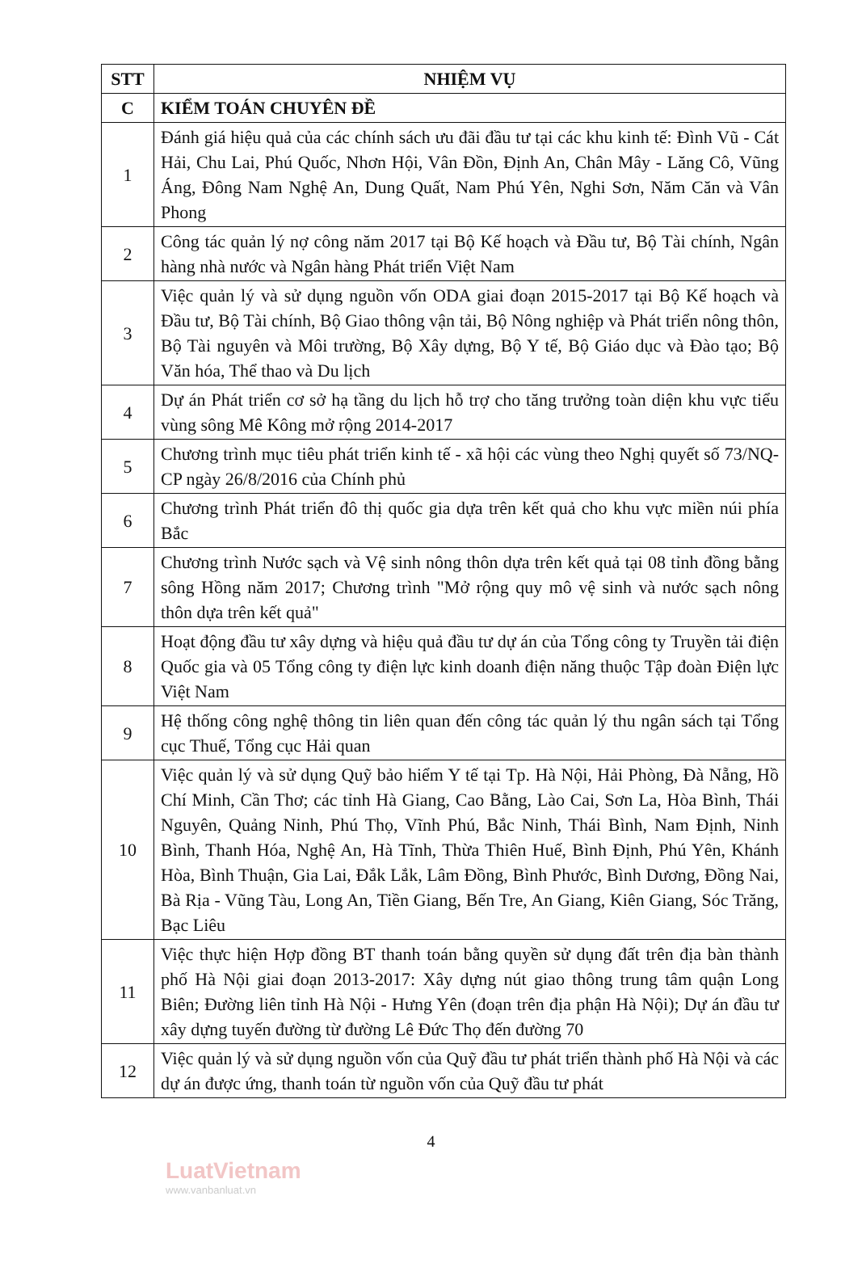| STT | NHIỆM VỤ |
| --- | --- |
| C | KIỂM TOÁN CHUYÊN ĐỀ |
| 1 | Đánh giá hiệu quả của các chính sách ưu đãi đầu tư tại các khu kinh tế: Đình Vũ - Cát Hải, Chu Lai, Phú Quốc, Nhơn Hội, Vân Đồn, Định An, Chân Mây - Lăng Cô, Vũng Áng, Đông Nam Nghệ An, Dung Quất, Nam Phú Yên, Nghi Sơn, Năm Căn và Vân Phong |
| 2 | Công tác quản lý nợ công năm 2017 tại Bộ Kế hoạch và Đầu tư, Bộ Tài chính, Ngân hàng nhà nước và Ngân hàng Phát triển Việt Nam |
| 3 | Việc quản lý và sử dụng nguồn vốn ODA giai đoạn 2015-2017 tại Bộ Kế hoạch và Đầu tư, Bộ Tài chính, Bộ Giao thông vận tải, Bộ Nông nghiệp và Phát triển nông thôn, Bộ Tài nguyên và Môi trường, Bộ Xây dựng, Bộ Y tế, Bộ Giáo dục và Đào tạo; Bộ Văn hóa, Thể thao và Du lịch |
| 4 | Dự án Phát triển cơ sở hạ tầng du lịch hỗ trợ cho tăng trưởng toàn diện khu vực tiểu vùng sông Mê Kông mở rộng 2014-2017 |
| 5 | Chương trình mục tiêu phát triển kinh tế - xã hội các vùng theo Nghị quyết số 73/NQ-CP ngày 26/8/2016 của Chính phủ |
| 6 | Chương trình Phát triển đô thị quốc gia dựa trên kết quả cho khu vực miền núi phía Bắc |
| 7 | Chương trình Nước sạch và Vệ sinh nông thôn dựa trên kết quả tại 08 tỉnh đồng bằng sông Hồng năm 2017; Chương trình "Mở rộng quy mô vệ sinh và nước sạch nông thôn dựa trên kết quả" |
| 8 | Hoạt động đầu tư xây dựng và hiệu quả đầu tư dự án của Tổng công ty Truyền tải điện Quốc gia và 05 Tổng công ty điện lực kinh doanh điện năng thuộc Tập đoàn Điện lực Việt Nam |
| 9 | Hệ thống công nghệ thông tin liên quan đến công tác quản lý thu ngân sách tại Tổng cục Thuế, Tổng cục Hải quan |
| 10 | Việc quản lý và sử dụng Quỹ bảo hiểm Y tế tại Tp. Hà Nội, Hải Phòng, Đà Nẵng, Hồ Chí Minh, Cần Thơ; các tỉnh Hà Giang, Cao Bằng, Lào Cai, Sơn La, Hòa Bình, Thái Nguyên, Quảng Ninh, Phú Thọ, Vĩnh Phú, Bắc Ninh, Thái Bình, Nam Định, Ninh Bình, Thanh Hóa, Nghệ An, Hà Tĩnh, Thừa Thiên Huế, Bình Định, Phú Yên, Khánh Hòa, Bình Thuận, Gia Lai, Đắk Lắk, Lâm Đồng, Bình Phước, Bình Dương, Đồng Nai, Bà Rịa - Vũng Tàu, Long An, Tiền Giang, Bến Tre, An Giang, Kiên Giang, Sóc Trăng, Bạc Liêu |
| 11 | Việc thực hiện Hợp đồng BT thanh toán bằng quyền sử dụng đất trên địa bàn thành phố Hà Nội giai đoạn 2013-2017: Xây dựng nút giao thông trung tâm quận Long Biên; Đường liên tỉnh Hà Nội - Hưng Yên (đoạn trên địa phận Hà Nội); Dự án đầu tư xây dựng tuyến đường từ đường Lê Đức Thọ đến đường 70 |
| 12 | Việc quản lý và sử dụng nguồn vốn của Quỹ đầu tư phát triển thành phố Hà Nội và các dự án được ứng, thanh toán từ nguồn vốn của Quỹ đầu tư phát |
LuatVietnam
www.vanbanluat.vn
4